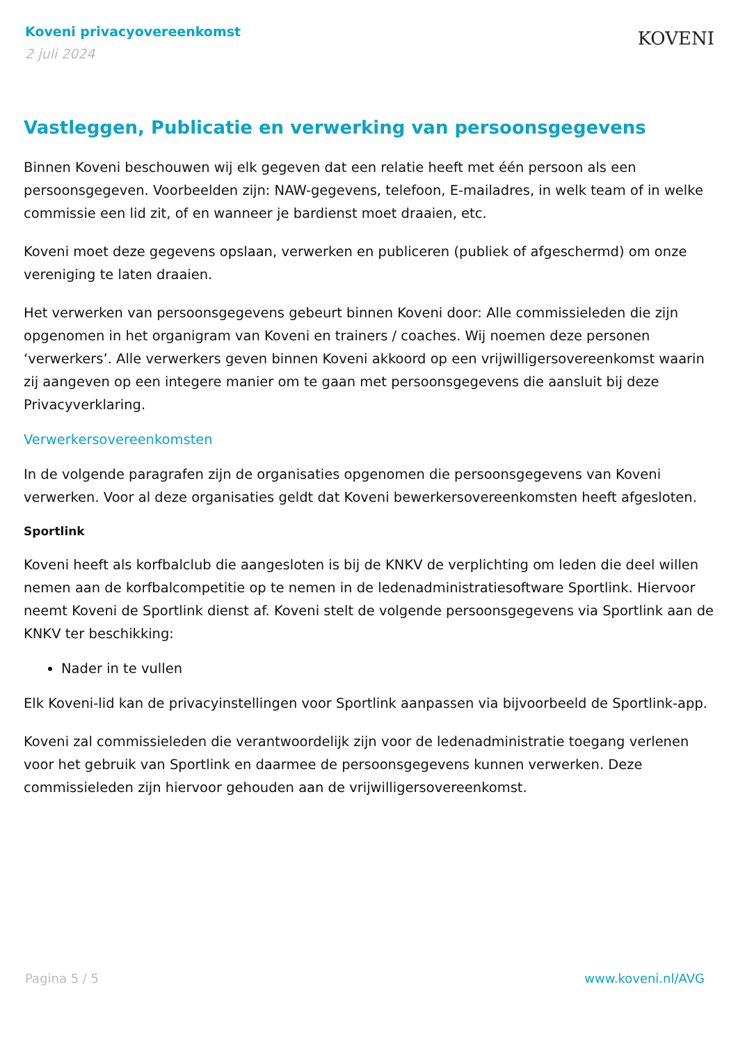Koveni privacyovereenkomst
2 juli 2024
KOVENI
Vastleggen, Publicatie en verwerking van persoonsgegevens
Binnen Koveni beschouwen wij elk gegeven dat een relatie heeft met één persoon als een persoonsgegeven. Voorbeelden zijn: NAW-gegevens, telefoon, E-mailadres, in welk team of in welke commissie een lid zit, of en wanneer je bardienst moet draaien, etc.
Koveni moet deze gegevens opslaan, verwerken en publiceren (publiek of afgeschermd) om onze vereniging te laten draaien.
Het verwerken van persoonsgegevens gebeurt binnen Koveni door: Alle commissieleden die zijn opgenomen in het organigram van Koveni en trainers / coaches. Wij noemen deze personen ‘verwerkers’. Alle verwerkers geven binnen Koveni akkoord op een vrijwilligersovereenkomst waarin zij aangeven op een integere manier om te gaan met persoonsgegevens die aansluit bij deze Privacyverklaring.
Verwerkersovereenkomsten
In de volgende paragrafen zijn de organisaties opgenomen die persoonsgegevens van Koveni verwerken. Voor al deze organisaties geldt dat Koveni bewerkersovereenkomsten heeft afgesloten.
Sportlink
Koveni heeft als korfbalclub die aangesloten is bij de KNKV de verplichting om leden die deel willen nemen aan de korfbalcompetitie op te nemen in de ledenadministratiesoftware Sportlink. Hiervoor neemt Koveni de Sportlink dienst af. Koveni stelt de volgende persoonsgegevens via Sportlink aan de KNKV ter beschikking:
Nader in te vullen
Elk Koveni-lid kan de privacyinstellingen voor Sportlink aanpassen via bijvoorbeeld de Sportlink-app.
Koveni zal commissieleden die verantwoordelijk zijn voor de ledenadministratie toegang verlenen voor het gebruik van Sportlink en daarmee de persoonsgegevens kunnen verwerken. Deze commissieleden zijn hiervoor gehouden aan de vrijwilligersovereenkomst.
Pagina 5 / 5 www.koveni.nl/AVG